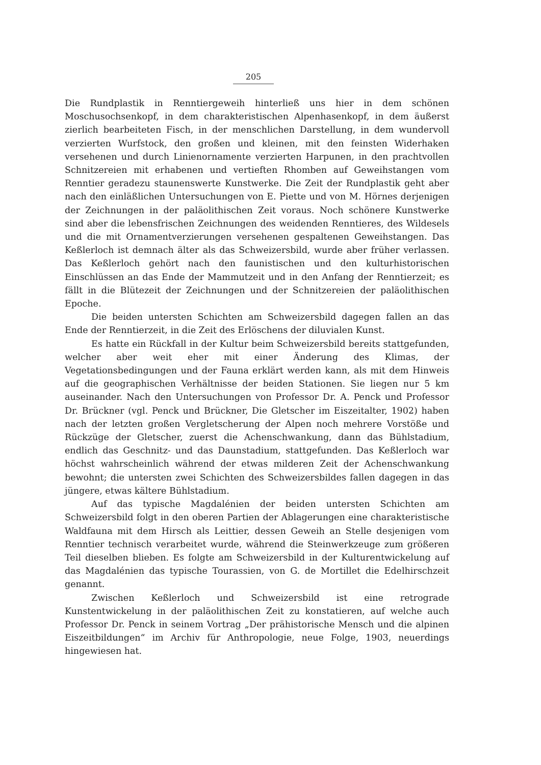205
Die Rundplastik in Renntiergeweih hinterließ uns hier in dem schönen Moschusochsenkopf, in dem charakteristischen Alpenhasenkopf, in dem äußerst zierlich bearbeiteten Fisch, in der menschlichen Darstellung, in dem wundervoll verzierten Wurfstock, den großen und kleinen, mit den feinsten Widerhaken versehenen und durch Linienornamente verzierten Harpunen, in den prachtvollen Schnitzereien mit erhabenen und vertieften Rhomben auf Geweihstangen vom Renntier geradezu staunenswerte Kunstwerke. Die Zeit der Rundplastik geht aber nach den einläßlichen Untersuchungen von E. Piette und von M. Hörnes derjenigen der Zeichnungen in der paläolithischen Zeit voraus. Noch schönere Kunstwerke sind aber die lebensfrischen Zeichnungen des weidenden Renntieres, des Wildesels und die mit Ornamentverzierungen versehenen gespaltenen Geweihstangen. Das Keßlerloch ist demnach älter als das Schweizersbild, wurde aber früher verlassen. Das Keßlerloch gehört nach den faunistischen und den kulturhistorischen Einschlüssen an das Ende der Mammutzeit und in den Anfang der Renntierzeit; es fällt in die Blütezeit der Zeichnungen und der Schnitzereien der paläolithischen Epoche.
Die beiden untersten Schichten am Schweizersbild dagegen fallen an das Ende der Renntierzeit, in die Zeit des Erlöschens der diluvialen Kunst.
Es hatte ein Rückfall in der Kultur beim Schweizersbild bereits stattgefunden, welcher aber weit eher mit einer Änderung des Klimas, der Vegetationsbedingungen und der Fauna erklärt werden kann, als mit dem Hinweis auf die geographischen Verhältnisse der beiden Stationen. Sie liegen nur 5 km auseinander. Nach den Untersuchungen von Professor Dr. A. Penck und Professor Dr. Brückner (vgl. Penck und Brückner, Die Gletscher im Eiszeitalter, 1902) haben nach der letzten großen Vergletscherung der Alpen noch mehrere Vorstöße und Rückzüge der Gletscher, zuerst die Achenschwankung, dann das Bühlstadium, endlich das Geschnitz- und das Daunstadium, stattgefunden. Das Keßlerloch war höchst wahrscheinlich während der etwas milderen Zeit der Achenschwankung bewohnt; die untersten zwei Schichten des Schweizersbildes fallen dagegen in das jüngere, etwas kältere Bühlstadium.
Auf das typische Magdalénien der beiden untersten Schichten am Schweizersbild folgt in den oberen Partien der Ablagerungen eine charakteristische Waldfauna mit dem Hirsch als Leittier, dessen Geweih an Stelle desjenigen vom Renntier technisch verarbeitet wurde, während die Steinwerkzeuge zum größeren Teil dieselben blieben. Es folgte am Schweizersbild in der Kulturentwickelung auf das Magdalénien das typische Tourassien, von G. de Mortillet die Edelhirschzeit genannt.
Zwischen Keßlerloch und Schweizersbild ist eine retrograde Kunstentwickelung in der paläolithischen Zeit zu konstatieren, auf welche auch Professor Dr. Penck in seinem Vortrag „Der prähistorische Mensch und die alpinen Eiszeitbildungen“ im Archiv für Anthropologie, neue Folge, 1903, neuerdings hingewiesen hat.